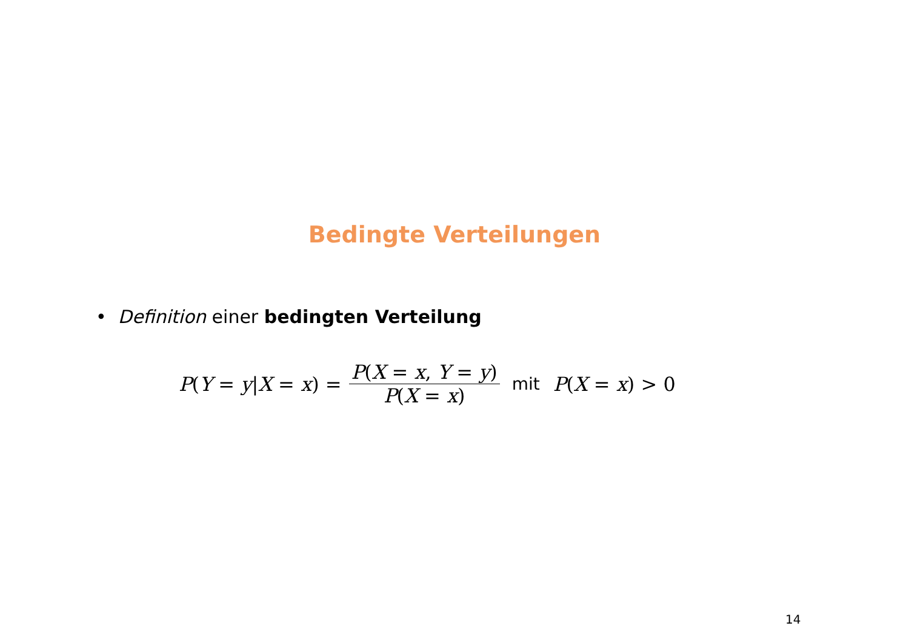Bedingte Verteilungen
• Definition einer bedingten Verteilung
P(Y = y|X = x) = P(X = x, Y = y) P(X = x) mit P(X = x) > 0
14